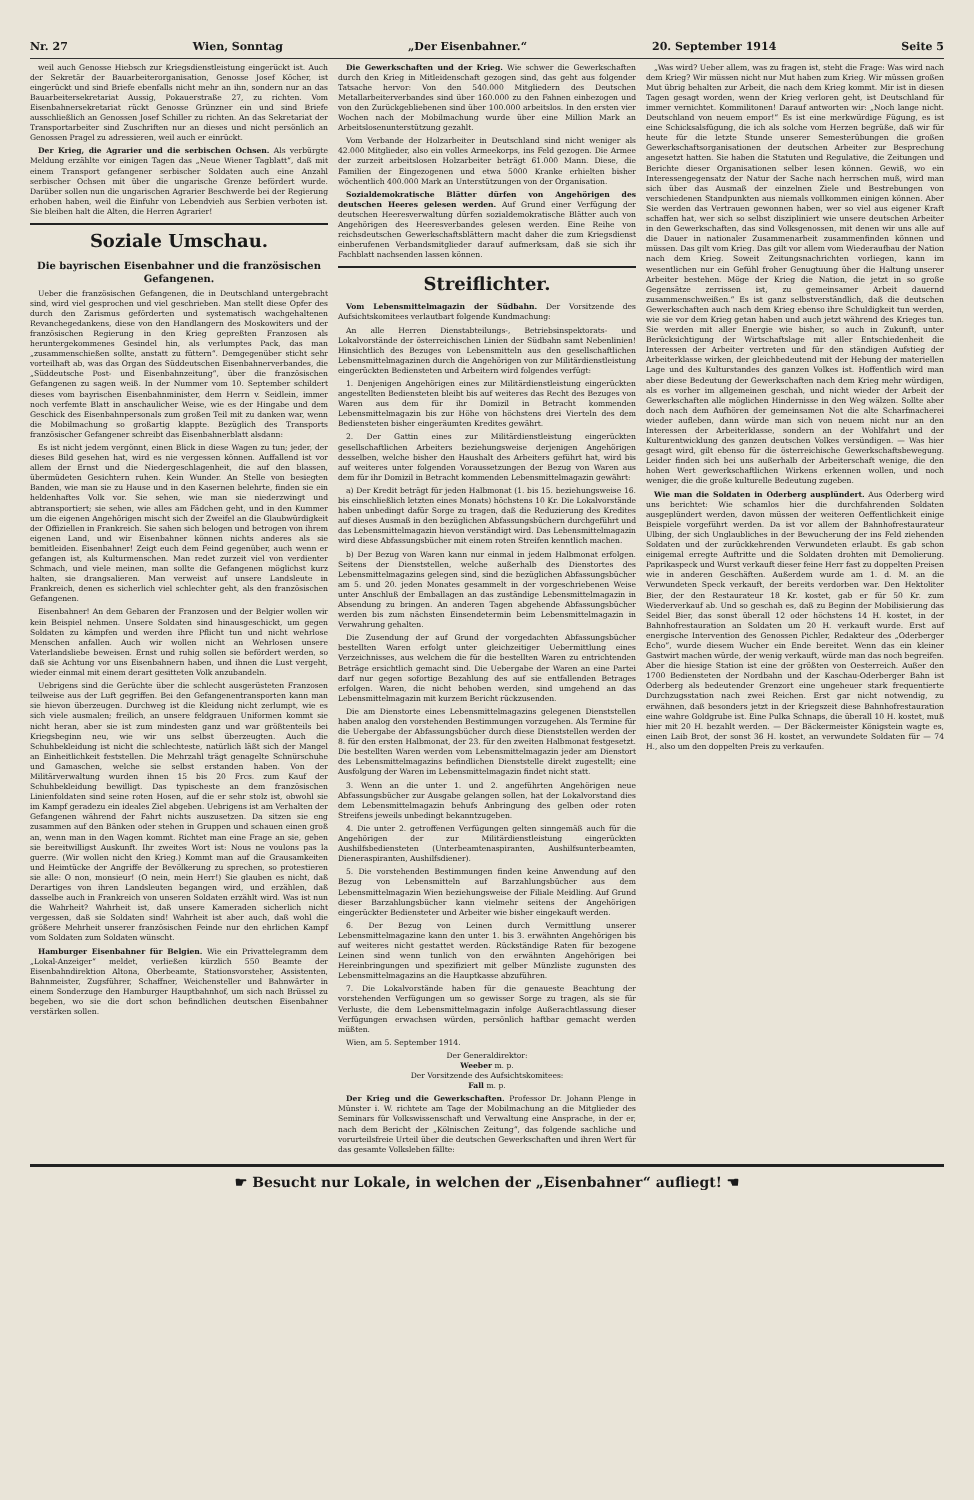Nr. 27 Wien, Sonntag „Der Eisenbahner.“20. September 1914 Seite 5
weil auch Genosse Hiebsch zur Kriegsdienstleistung eingerückt ist. Auch der Sekretär der Bauarbeiterorganisation, Genosse Josef Köcher, ist eingerückt und sind Briefe ebenfalls nicht mehr an ihn, sondern nur an das Bauarbeitersekretariat Aussig, Pokauerstraße 27, zu richten. Vom Eisenbahnersekretariat rückt Genosse Grünzner ein und sind Briefe ausschließlich an Genossen Josef Schiller zu richten. An das Sekretariat der Transportarbeiter sind Zuschriften nur an dieses und nicht persönlich an Genossen Pragel zu adressieren, weil auch er einrückt.
Der Krieg, die Agrarier und die serbischen Ochsen. Als verbürgte Meldung erzählte vor einigen Tagen das „Neue Wiener Tagblatt“, daß mit einem Transport gefangener serbischer Soldaten auch eine Anzahl serbischer Ochsen mit über die ungarische Grenze befördert wurde. Darüber sollen nun die ungarischen Agrarier Beschwerde bei der Regierung erhoben haben, weil die Einfuhr von Lebendvieh aus Serbien verboten ist. Sie bleiben halt die Alten, die Herren Agrarier!
Soziale Umschau.
Die bayrischen Eisenbahner und die französischen Gefangenen.
Ueber die französischen Gefangenen, die in Deutschland untergebracht sind, wird viel gesprochen und viel geschrieben. Man stellt diese Opfer des durch den Zarismus geförderten und systematisch wachgehaltenen Revanchegedankens, diese von den Handlangern des Moskowiters und der französischen Regierung in den Krieg gepreßten Franzosen als heruntergekommenes Gesindel hin, als verlumptes Pack, das man „zusammenschießen sollte, anstatt zu füttern“. Demgegenüber sticht sehr vorteilhaft ab, was das Organ des Süddeutschen Eisenbahnerverbandes, die „Süddeutsche Post- und Eisenbahnzeitung“, über die französischen Gefangenen zu sagen weiß. In der Nummer vom 10. September schildert dieses vom bayrischen Eisenbahnminister, dem Herrn v. Seidlein, immer noch verfemte Blatt in anschaulicher Weise, wie es der Hingabe und dem Geschick des Eisenbahnpersonals zum großen Teil mit zu danken war, wenn die Mobilmachung so großartig klappte. Bezüglich des Transports französischer Gefangener schreibt das Eisenbahnerblatt alsdann:
Es ist nicht jedem vergönnt, einen Blick in diese Wagen zu tun; jeder, der dieses Bild gesehen hat, wird es nie vergessen können. Auffallend ist vor allem der Ernst und die Niedergeschlagenheit, die auf den blassen, übermüdeten Gesichtern ruhen. Kein Wunder. An Stelle von besiegten Banden, wie man sie zu Hause und in den Kasernen belehrte, finden sie ein heldenhaftes Volk vor. Sie sehen, wie man sie niederzwingt und abtransportiert; sie sehen, wie alles am Fädchen geht, und in den Kummer um die eigenen Angehörigen mischt sich der Zweifel an die Glaubwürdigkeit der Offiziellen in Frankreich. Sie sahen sich belogen und betrogen von ihrem eigenen Land, und wir Eisenbahner können nichts anderes als sie bemitleiden. Eisenbahner! Zeigt euch dem Feind gegenüber, auch wenn er gefangen ist, als Kulturmenschen. Man redet zurzeit viel von verdienter Schmach, und viele meinen, man sollte die Gefangenen möglichst kurz halten, sie drangsalieren. Man verweist auf unsere Landsleute in Frankreich, denen es sicherlich viel schlechter geht, als den französischen Gefangenen.
Eisenbahner! An dem Gebaren der Franzosen und der Belgier wollen wir kein Beispiel nehmen. Unsere Soldaten sind hinausgeschickt, um gegen Soldaten zu kämpfen und werden ihre Pflicht tun und nicht wehrlose Menschen anfallen. Auch wir wollen nicht an Wehrlosen unsere Vaterlandsliebe beweisen. Ernst und ruhig sollen sie befördert werden, so daß sie Achtung vor uns Eisenbahnern haben, und ihnen die Lust vergeht, wieder einmal mit einem derart gesitteten Volk anzubandeln.
Uebrigens sind die Gerüchte über die schlecht ausgerüsteten Franzosen teilweise aus der Luft gegriffen. Bei den Gefangenentransporten kann man sie hievon überzeugen. Durchweg ist die Kleidung nicht zerlumpt, wie es sich viele ausmalen; freilich, an unsere feldgrauen Uniformen kommt sie nicht heran, aber sie ist zum mindesten ganz und war größtenteils bei Kriegsbeginn neu, wie wir uns selbst überzeugten. Auch die Schuhbekleidung ist nicht die schlechteste, natürlich läßt sich der Mangel an Einheitlichkeit feststellen. Die Mehrzahl trägt genagelte Schnürschuhe und Gamaschen, welche sie selbst erstanden haben. Von der Militärverwaltung wurden ihnen 15 bis 20 Frcs. zum Kauf der Schuhbekleidung bewilligt. Das typischeste an dem französischen Linienfoldaten sind seine roten Hosen, auf die er sehr stolz ist, obwohl sie im Kampf geradezu ein ideales Ziel abgeben. Uebrigens ist am Verhalten der Gefangenen während der Fahrt nichts auszusetzen. Da sitzen sie eng zusammen auf den Bänken oder stehen in Gruppen und schauen einen groß an, wenn man in den Wagen kommt. Richtet man eine Frage an sie, geben sie bereitwilligst Auskunft. Ihr zweites Wort ist: Nous ne voulons pas la guerre. (Wir wollen nicht den Krieg.) Kommt man auf die Grausamkeiten und Heimtücke der Angriffe der Bevölkerung zu sprechen, so protestieren sie alle: O non, monsieur! (O nein, mein Herr!) Sie glauben es nicht, daß Derartiges von ihren Landsleuten begangen wird, und erzählen, daß dasselbe auch in Frankreich von unseren Soldaten erzählt wird. Was ist nun die Wahrheit? Wahrheit ist, daß unsere Kameraden sicherlich nicht vergessen, daß sie Soldaten sind! Wahrheit ist aber auch, daß wohl die größere Mehrheit unserer französischen Feinde nur den ehrlichen Kampf vom Soldaten zum Soldaten wünscht.
Hamburger Eisenbahner für Belgien. Wie ein Privattelegramm dem „Lokal-Anzeiger“ meldet, verließen kürzlich 550 Beamte der Eisenbahndirektion Altona, Oberbeamte, Stationsvorsteher, Assistenten, Bahnmeister, Zugsführer, Schaffner, Weichensteller und Bahnwärter in einem Sonderzuge den Hamburger Hauptbahnhof, um sich nach Brüssel zu begeben, wo sie die dort schon befindlichen deutschen Eisenbahner verstärken sollen.
Die Gewerkschaften und der Krieg. Wie schwer die Gewerkschaften durch den Krieg in Mitleidenschaft gezogen sind, das geht aus folgender Tatsache hervor: Von den 540.000 Mitgliedern des Deutschen Metallarbeiterverbandes sind über 160.000 zu den Fahnen einbezogen und von den Zurückgebliebenen sind über 100.000 arbeitslos. In den ersten vier Wochen nach der Mobilmachung wurde über eine Million Mark an Arbeitslosenunterstützung gezahlt.
Vom Verbande der Holzarbeiter in Deutschland sind nicht weniger als 42.000 Mitglieder, also ein volles Armeekorps, ins Feld gezogen. Die Armee der zurzeit arbeitslosen Holzarbeiter beträgt 61.000 Mann. Diese, die Familien der Eingezogenen und etwa 5000 Kranke erhielten bisher wöchentlich 400.000 Mark an Unterstützungen von der Organisation.
Sozialdemokratische Blätter dürfen von Angehörigen des deutschen Heeres gelesen werden. Auf Grund einer Verfügung der deutschen Heeresverwaltung dürfen sozialdemokratische Blätter auch von Angehörigen des Heeresverbandes gelesen werden. Eine Reihe von reichsdeutschen Gewerkschaftsblättern macht daher die zum Kriegsdienst einberufenen Verbandsmitglieder darauf aufmerksam, daß sie sich ihr Fachblatt nachsenden lassen können.
Streiflichter.
Vom Lebensmittelmagazin der Südbahn. Der Vorsitzende des Aufsichtskomitees verlautbart folgende Kundmachung:
An alle Herren Dienstabteilungs-, Betriebsinspektorats- und Lokalvorstände der österreichischen Linien der Südbahn samt Nebenlinien! Hinsichtlich des Bezuges von Lebensmitteln aus den gesellschaftlichen Lebensmittelmagazinen durch die Angehörigen von zur Militärdienstleistung eingerückten Bediensteten und Arbeitern wird folgendes verfügt:
1. Denjenigen Angehörigen eines zur Militärdienstleistung eingerückten angestellten Bediensteten bleibt bis auf weiteres das Recht des Bezuges von Waren aus dem für ihr Domizil in Betracht kommenden Lebensmittelmagazin bis zur Höhe von höchstens drei Vierteln des dem Bediensteten bisher eingeräumten Kredites gewährt.
2. Der Gattin eines zur Militärdienstleistung eingerückten gesellschaftlichen Arbeiters beziehungsweise derjenigen Angehörigen desselben, welche bisher den Haushalt des Arbeiters geführt hat, wird bis auf weiteres unter folgenden Voraussetzungen der Bezug von Waren aus dem für ihr Domizil in Betracht kommenden Lebensmittelmagazin gewährt:
a) Der Kredit beträgt für jeden Halbmonat (1. bis 15. beziehungsweise 16. bis einschließlich letzten eines Monats) höchstens 10 Kr. Die Lokalvorstände haben unbedingt dafür Sorge zu tragen, daß die Reduzierung des Kredites auf dieses Ausmaß in den bezüglichen Abfassungsbüchern durchgeführt und das Lebensmittelmagazin hievon verständigt wird. Das Lebensmittelmagazin wird diese Abfassungsbücher mit einem roten Streifen kenntlich machen.
b) Der Bezug von Waren kann nur einmal in jedem Halbmonat erfolgen. Seitens der Dienststellen, welche außerhalb des Dienstortes des Lebensmittelmagazins gelegen sind, sind die bezüglichen Abfassungsbücher am 5. und 20. jeden Monates gesammelt in der vorgeschriebenen Weise unter Anschluß der Emballagen an das zuständige Lebensmittelmagazin in Absendung zu bringen. An anderen Tagen abgehende Abfassungsbücher werden bis zum nächsten Einsendetermin beim Lebensmittelmagazin in Verwahrung gehalten.
Die Zusendung der auf Grund der vorgedachten Abfassungsbücher bestellten Waren erfolgt unter gleichzeitiger Uebermittlung eines Verzeichnisses, aus welchem die für die bestellten Waren zu entrichtenden Beträge ersichtlich gemacht sind. Die Uebergabe der Waren an eine Partei darf nur gegen sofortige Bezahlung des auf sie entfallenden Betrages erfolgen. Waren, die nicht behoben werden, sind umgehend an das Lebensmittelmagazin mit kurzem Bericht rückzusenden.
Die am Dienstorte eines Lebensmittelmagazins gelegenen Dienststellen haben analog den vorstehenden Bestimmungen vorzugehen. Als Termine für die Uebergabe der Abfassungsbücher durch diese Dienststellen werden der 8. für den ersten Halbmonat, der 23. für den zweiten Halbmonat festgesetzt. Die bestellten Waren werden vom Lebensmittelmagazin jeder am Dienstort des Lebensmittelmagazins befindlichen Dienststelle direkt zugestellt; eine Ausfolgung der Waren im Lebensmittelmagazin findet nicht statt.
3. Wenn an die unter 1. und 2. angeführten Angehörigen neue Abfassungsbücher zur Ausgabe gelangen sollen, hat der Lokalvorstand dies dem Lebensmittelmagazin behufs Anbringung des gelben oder roten Streifens jeweils unbedingt bekanntzugeben.
4. Die unter 2. getroffenen Verfügungen gelten sinngemäß auch für die Angehörigen der zur Militärdienstleistung eingerückten Aushilfsbediensteten (Unterbeamtenaspiranten, Aushilfsunterbeamten, Dieneraspiranten, Aushilfsdiener).
5. Die vorstehenden Bestimmungen finden keine Anwendung auf den Bezug von Lebensmitteln auf Barzahlungsbücher aus dem Lebensmittelmagazin Wien beziehungsweise der Filiale Meidling. Auf Grund dieser Barzahlungsbücher kann vielmehr seitens der Angehörigen eingerückter Bediensteter und Arbeiter wie bisher eingekauft werden.
6. Der Bezug von Leinen durch Vermittlung unserer Lebensmittelmagazine kann den unter 1. bis 3. erwähnten Angehörigen bis auf weiteres nicht gestattet werden. Rückständige Raten für bezogene Leinen sind wenn tunlich von den erwähnten Angehörigen bei Hereinbringungen und spezifiziert mit gelber Münzliste zugunsten des Lebensmittelmagazins an die Hauptkasse abzuführen.
7. Die Lokalvorstände haben für die genaueste Beachtung der vorstehenden Verfügungen um so gewisser Sorge zu tragen, als sie für Verluste, die dem Lebensmittelmagazin infolge Außerachtlassung dieser Verfügungen erwachsen würden, persönlich haftbar gemacht werden müßten.
Wien, am 5. September 1914.
Der Generaldirektor:
Weeber m. p.
Der Vorsitzende des Aufsichtskomitees:
Fall m. p.
Der Krieg und die Gewerkschaften. Professor Dr. Johann Plenge in Münster i. W. richtete am Tage der Mobilmachung an die Mitglieder des Seminars für Volkswissenschaft und Verwaltung eine Ansprache, in der er, nach dem Bericht der „Kölnischen Zeitung“, das folgende sachliche und vorurteilsfreie Urteil über die deutschen Gewerkschaften und ihren Wert für das gesamte Volksleben fällte:
„Was wird? Ueber allem, was zu fragen ist, steht die Frage: Was wird nach dem Krieg? Wir müssen nicht nur Mut haben zum Krieg. Wir müssen großen Mut übrig behalten zur Arbeit, die nach dem Krieg kommt. Mir ist in diesen Tagen gesagt worden, wenn der Krieg verloren geht, ist Deutschland für immer vernichtet. Kommilitonen! Darauf antworten wir: „Noch lange nicht. Deutschland von neuem empor!“ Es ist eine merkwürdige Fügung, es ist eine Schicksalsfügung, die ich als solche vom Herzen begrüße, daß wir für heute für die letzte Stunde unserer Semesterübungen die großen Gewerkschaftsorganisationen der deutschen Arbeiter zur Besprechung angesetzt hatten. Sie haben die Statuten und Regulative, die Zeitungen und Berichte dieser Organisationen selber lesen können. Gewiß, wo ein Interessengegensatz der Natur der Sache nach herrschen muß, wird man sich über das Ausmaß der einzelnen Ziele und Bestrebungen von verschiedenen Standpunkten aus niemals vollkommen einigen können. Aber Sie werden das Vertrauen gewonnen haben, wer so viel aus eigener Kraft schaffen hat, wer sich so selbst diszipliniert wie unsere deutschen Arbeiter in den Gewerkschaften, das sind Volksgenossen, mit denen wir uns alle auf die Dauer in nationaler Zusammenarbeit zusammenfinden können und müssen. Das gilt vom Krieg. Das gilt vor allem vom Wiederaufbau der Nation nach dem Krieg. Soweit Zeitungsnachrichten vorliegen, kann im wesentlichen nur ein Gefühl froher Genugtuung über die Haltung unserer Arbeiter bestehen. Möge der Krieg die Nation, die jetzt in so große Gegensätze zerrissen ist, zu gemeinsamer Arbeit dauernd zusammenschweißen.“ Es ist ganz selbstverständlich, daß die deutschen Gewerkschaften auch nach dem Krieg ebenso ihre Schuldigkeit tun werden, wie sie vor dem Krieg getan haben und auch jetzt während des Krieges tun. Sie werden mit aller Energie wie bisher, so auch in Zukunft, unter Berücksichtigung der Wirtschaftslage mit aller Entschiedenheit die Interessen der Arbeiter vertreten und für den ständigen Aufstieg der Arbeiterklasse wirken, der gleichbedeutend mit der Hebung der materiellen Lage und des Kulturstandes des ganzen Volkes ist. Hoffentlich wird man aber diese Bedeutung der Gewerkschaften nach dem Krieg mehr würdigen, als es vorher im allgemeinen geschah, und nicht wieder der Arbeit der Gewerkschaften alle möglichen Hindernisse in den Weg wälzen. Sollte aber doch nach dem Aufhören der gemeinsamen Not die alte Scharfmacherei wieder aufleben, dann würde man sich von neuem nicht nur an den Interessen der Arbeiterklasse, sondern an der Wohlfahrt und der Kulturentwicklung des ganzen deutschen Volkes versündigen. — Was hier gesagt wird, gilt ebenso für die österreichische Gewerkschaftsbewegung. Leider finden sich bei uns außerhalb der Arbeiterschaft wenige, die den hohen Wert gewerkschaftlichen Wirkens erkennen wollen, und noch weniger, die die große kulturelle Bedeutung zugeben.
Wie man die Soldaten in Oderberg ausplündert. Aus Oderberg wird uns berichtet: Wie schamlos hier die durchfahrenden Soldaten ausgeplündert werden, davon müssen der weiteren Oeffentlichkeit einige Beispiele vorgeführt werden. Da ist vor allem der Bahnhofrestaurateur Ulbing, der sich Unglaubliches in der Bewucherung der ins Feld ziehenden Soldaten und der zurückkehrenden Verwundeten erlaubt. Es gab schon einigemal erregte Auftritte und die Soldaten drohten mit Demolierung. Paprikaspeck und Wurst verkauft dieser feine Herr fast zu doppelten Preisen wie in anderen Geschäften. Außerdem wurde am 1. d. M. an die Verwundeten Speck verkauft, der bereits verdorben war. Den Hektoliter Bier, der den Restaurateur 18 Kr. kostet, gab er für 50 Kr. zum Wiederverkauf ab. Und so geschah es, daß zu Beginn der Mobilisierung das Seidel Bier, das sonst überall 12 oder höchstens 14 H. kostet, in der Bahnhofrestauration an Soldaten um 20 H. verkauft wurde. Erst auf energische Intervention des Genossen Pichler, Redakteur des „Oderberger Echo“, wurde diesem Wucher ein Ende bereitet. Wenn das ein kleiner Gastwirt machen würde, der wenig verkauft, würde man das noch begreifen. Aber die hiesige Station ist eine der größten von Oesterreich. Außer den 1700 Bediensteten der Nordbahn und der Kaschau-Oderberger Bahn ist Oderberg als bedeutender Grenzort eine ungeheuer stark frequentierte Durchzugsstation nach zwei Reichen. Erst gar nicht notwendig, zu erwähnen, daß besonders jetzt in der Kriegszeit diese Bahnhofrestauration eine wahre Goldgrube ist. Eine Pulka Schnaps, die überall 10 H. kostet, muß hier mit 20 H. bezahlt werden. — Der Bäckermeister Königstein wagte es, einen Laib Brot, der sonst 36 H. kostet, an verwundete Soldaten für — 74 H., also um den doppelten Preis zu verkaufen.
☛ Besucht nur Lokale, in welchen der „Eisenbahner“ aufliegt! ☚